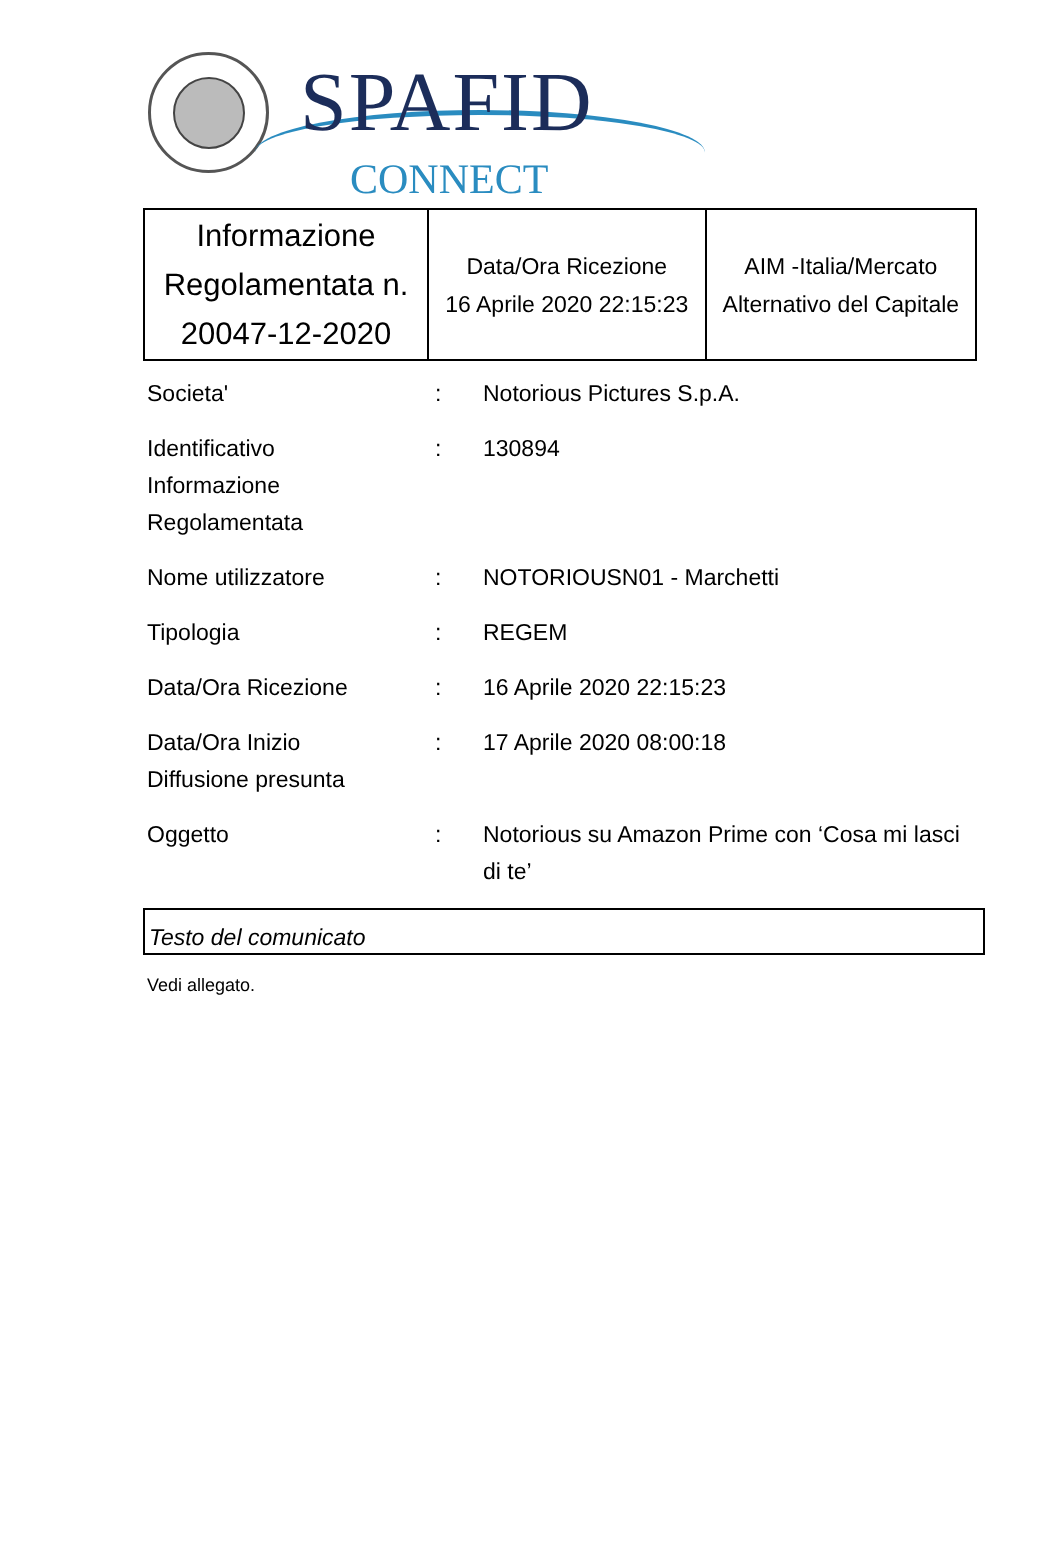SPAFID
CONNECT
| Informazione Regolamentata n. 20047-12-2020 | Data/Ora Ricezione 16 Aprile 2020 22:15:23 | AIM -Italia/Mercato Alternativo del Capitale |
| Societa' | : | Notorious Pictures S.p.A. |
| Identificativo Informazione Regolamentata | : | 130894 |
| Nome utilizzatore | : | NOTORIOUSN01 - Marchetti |
| Tipologia | : | REGEM |
| Data/Ora Ricezione | : | 16 Aprile 2020 22:15:23 |
| Data/Ora Inizio Diffusione presunta | : | 17 Aprile 2020 08:00:18 |
| Oggetto | : | Notorious su Amazon Prime con ‘Cosa mi lasci di te’ |
Testo del comunicato
Vedi allegato.